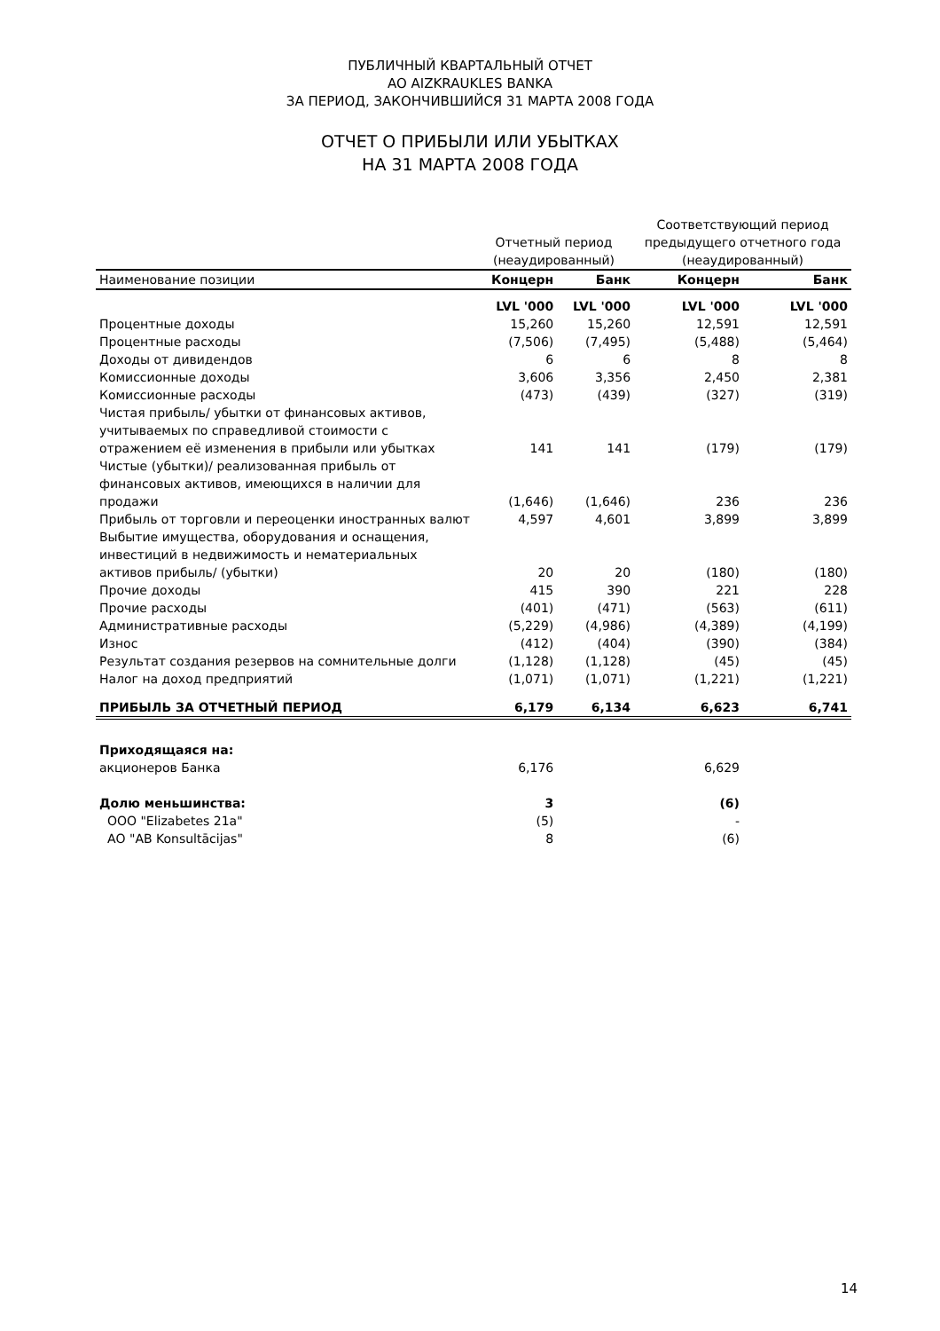ПУБЛИЧНЫЙ КВАРТАЛЬНЫЙ ОТЧЕТ
AO AIZKRAUKLES BANKA
ЗА ПЕРИОД, ЗАКОНЧИВШИЙСЯ 31 МАРТА 2008 ГОДА
ОТЧЕТ О ПРИБЫЛИ ИЛИ УБЫТКАХ
НА 31 МАРТА 2008 ГОДА
| | | | Соответствующий период | |
| --- | --- | --- | --- | --- |
| | Отчетный период | | предыдущего отчетного года | |
| | (неаудированный) | | (неаудированный) | |
| Наименование позиции | Концерн | Банк | Концерн | Банк |
| | LVL '000 | LVL '000 | LVL '000 | LVL '000 |
| Процентные доходы | 15,260 | 15,260 | 12,591 | 12,591 |
| Процентные расходы | (7,506) | (7,495) | (5,488) | (5,464) |
| Доходы от дивидендов | 6 | 6 | 8 | 8 |
| Комиссионные доходы | 3,606 | 3,356 | 2,450 | 2,381 |
| Комиссионные расходы | (473) | (439) | (327) | (319) |
| Чистая прибыль/ убытки от финансовых активов, учитываемых по справедливой стоимости с отражением её изменения в прибыли или убытках | 141 | 141 | (179) | (179) |
| Чистые (убытки)/ реализованная прибыль от финансовых активов, имеющихся в наличии для продажи | (1,646) | (1,646) | 236 | 236 |
| Прибыль от торговли и переоценки иностранных валют | 4,597 | 4,601 | 3,899 | 3,899 |
| Выбытие имущества, оборудования и оснащения, инвестиций в недвижимость и нематериальных активов прибыль/ (убытки) | 20 | 20 | (180) | (180) |
| Прочие доходы | 415 | 390 | 221 | 228 |
| Прочие расходы | (401) | (471) | (563) | (611) |
| Административные расходы | (5,229) | (4,986) | (4,389) | (4,199) |
| Износ | (412) | (404) | (390) | (384) |
| Результат создания резервов на сомнительные долги | (1,128) | (1,128) | (45) | (45) |
| Налог на доход предприятий | (1,071) | (1,071) | (1,221) | (1,221) |
| ПРИБЫЛЬ ЗА ОТЧЕТНЫЙ ПЕРИОД | 6,179 | 6,134 | 6,623 | 6,741 |
| Приходящаяся на: | | | | |
| акционеров Банка | 6,176 | | 6,629 | |
| Долю меньшинства: | 3 | | (6) | |
| ООО "Elizabetes 21a" | (5) | | - | |
| АО "AB Konsultācijas" | 8 | | (6) | |
14